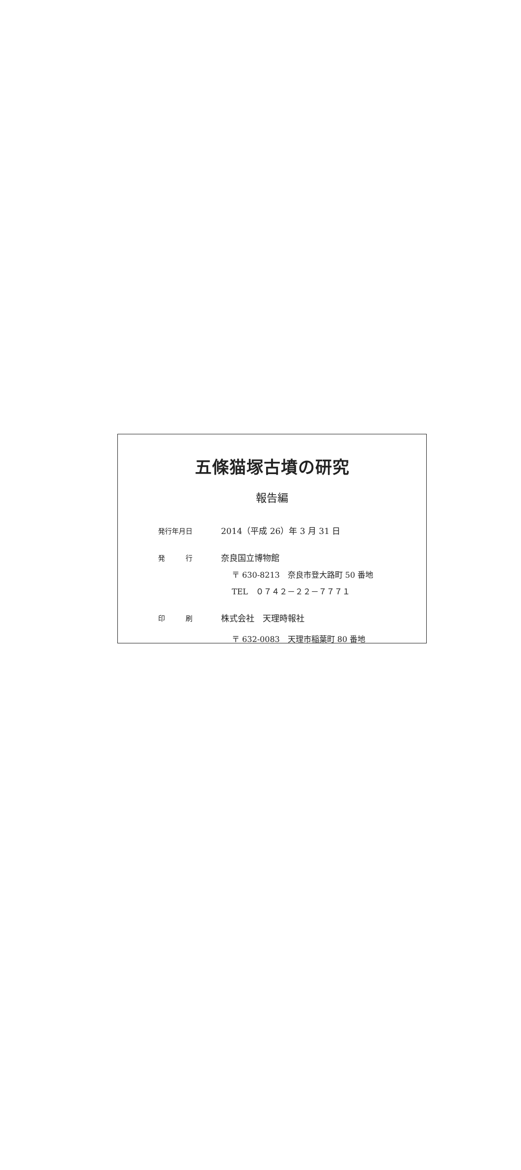五條猫塚古墳の研究
報告編
発行年月日
2014（平成 26）年 3 月 31 日
発　　　行
奈良国立博物館
〒 630-8213　奈良市登大路町 50 番地
TEL　０７４２－２２－７７７１
印　　　刷
株式会社　天理時報社
〒 632-0083　天理市稲葉町 80 番地